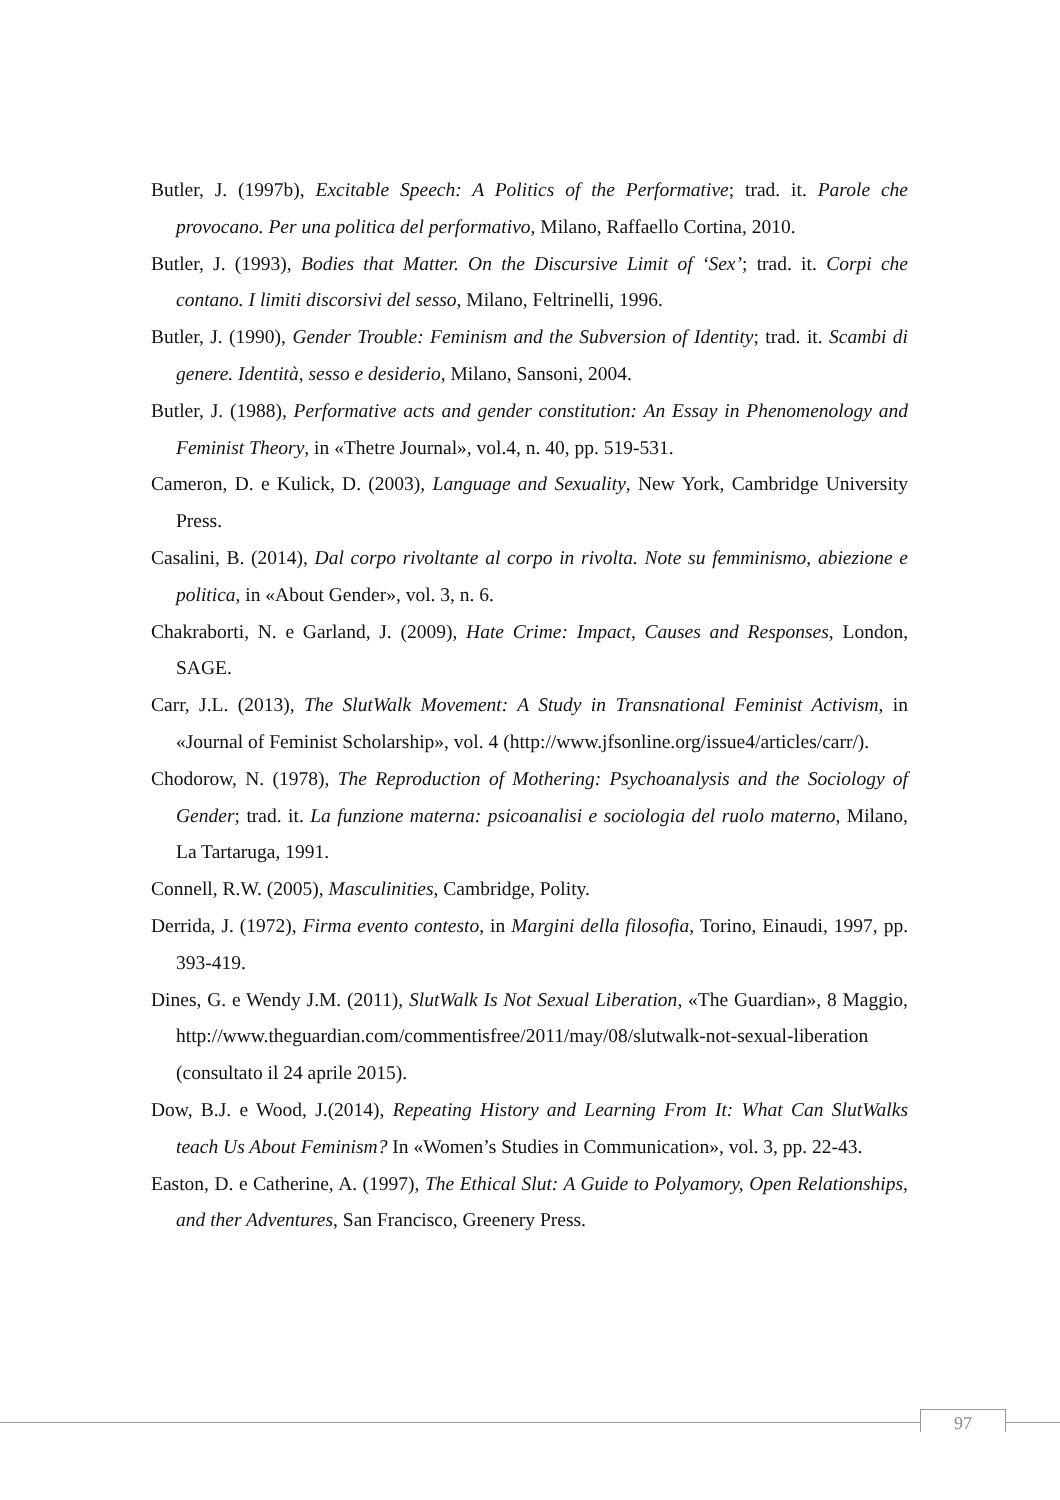Butler, J. (1997b), Excitable Speech: A Politics of the Performative; trad. it. Parole che provocano. Per una politica del performativo, Milano, Raffaello Cortina, 2010.
Butler, J. (1993), Bodies that Matter. On the Discursive Limit of ‘Sex’; trad. it. Corpi che contano. I limiti discorsivi del sesso, Milano, Feltrinelli, 1996.
Butler, J. (1990), Gender Trouble: Feminism and the Subversion of Identity; trad. it. Scambi di genere. Identità, sesso e desiderio, Milano, Sansoni, 2004.
Butler, J. (1988), Performative acts and gender constitution: An Essay in Phenomenology and Feminist Theory, in «Thetre Journal», vol.4, n. 40, pp. 519-531.
Cameron, D. e Kulick, D. (2003), Language and Sexuality, New York, Cambridge University Press.
Casalini, B. (2014), Dal corpo rivoltante al corpo in rivolta. Note su femminismo, abiezione e politica, in «About Gender», vol. 3, n. 6.
Chakraborti, N. e Garland, J. (2009), Hate Crime: Impact, Causes and Responses, London, SAGE.
Carr, J.L. (2013), The SlutWalk Movement: A Study in Transnational Feminist Activism, in «Journal of Feminist Scholarship», vol. 4 (http://www.jfsonline.org/issue4/articles/carr/).
Chodorow, N. (1978), The Reproduction of Mothering: Psychoanalysis and the Sociology of Gender; trad. it. La funzione materna: psicoanalisi e sociologia del ruolo materno, Milano, La Tartaruga, 1991.
Connell, R.W. (2005), Masculinities, Cambridge, Polity.
Derrida, J. (1972), Firma evento contesto, in Margini della filosofia, Torino, Einaudi, 1997, pp. 393-419.
Dines, G. e Wendy J.M. (2011), SlutWalk Is Not Sexual Liberation, «The Guardian», 8 Maggio, http://www.theguardian.com/commentisfree/2011/may/08/slutwalk-not-sexual-liberation (consultato il 24 aprile 2015).
Dow, B.J. e Wood, J.(2014), Repeating History and Learning From It: What Can SlutWalks teach Us About Feminism? In «Women’s Studies in Communication», vol. 3, pp. 22-43.
Easton, D. e Catherine, A. (1997), The Ethical Slut: A Guide to Polyamory, Open Relationships, and ther Adventures, San Francisco, Greenery Press.
97